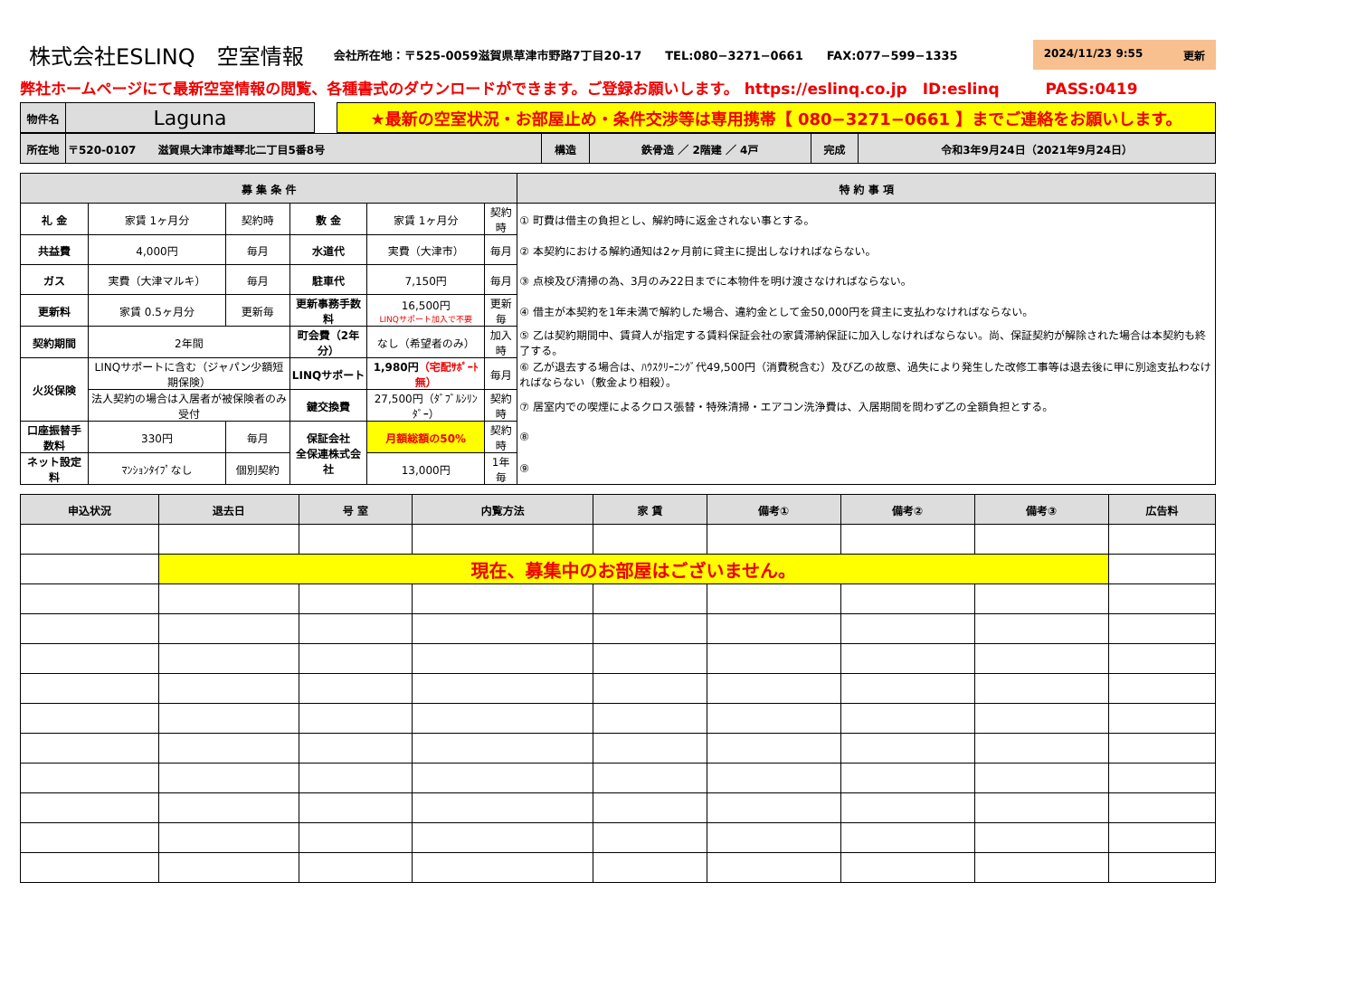株式会社ESLINQ　空室情報
会社所在地：〒525-0059滋賀県草津市野路7丁目20-17　　TEL:080−3271−0661　　FAX:077−599−1335
2024/11/23 9:55 更新
弊社ホームページにて最新空室情報の閲覧、各種書式のダウンロードができます。ご登録お願いします。 https://eslinq.co.jp　ID:eslinq　　　PASS:0419
| 物件名 | Laguna | | ★最新の空室状況・お部屋止め・条件交渉等は専用携帯【 080−3271−0661 】までご連絡をお願いします。 |
| 所在地 | 〒520-0107 滋賀県大津市雄琴北二丁目5番8号 | 構造 | 鉄骨造 ／ 2階建 ／ 4戸 | 完成 | 令和3年9月24日（2021年9月24日） |
| 募 集 条 件 | | | | | | 特 約 事 項 |
| --- | --- | --- | --- | --- | --- | --- |
| 礼 金 | 家賃 1ヶ月分 | 契約時 | 敷 金 | 家賃 1ヶ月分 | 契約時 | ① 町費は借主の負担とし、解約時に返金されない事とする。 |
| 共益費 | 4,000円 | 毎月 | 水道代 | 実費（大津市） | 毎月 | ② 本契約における解約通知は2ヶ月前に貸主に提出しなければならない。 |
| ガス | 実費（大津マルキ） | 毎月 | 駐車代 | 7,150円 | 毎月 | ③ 点検及び清掃の為、3月のみ22日までに本物件を明け渡さなければならない。 |
| 更新料 | 家賃 0.5ヶ月分 | 更新毎 | 更新事務手数料 | 16,500円 LINQサポート加入で不要 | 更新毎 | ④ 借主が本契約を1年未満で解約した場合、違約金として金50,000円を貸主に支払わなければならない。 |
| 契約期間 | 2年間 | | 町会費（2年分） | なし（希望者のみ） | 加入時 | ⑤ 乙は契約期間中、賃貸人が指定する賃料保証会社の家賃滞納保証に加入しなければならない。尚、保証契約が解除された場合は本契約も終了する。 |
| 火災保険 | LINQサポートに含む（ジャパン少額短期保険） | | LINQサポート | 1,980円 （宅配ｻﾎﾟｰﾄ無） | 毎月 | ⑥ 乙が退去する場合は、ﾊｳｽｸﾘｰﾆﾝｸﾞ代49,500円（消費税含む）及び乙の故意、過失により発生した改修工事等は退去後に甲に別途支払わなければならない（敷金より相殺）。 |
| | 法人契約の場合は入居者が被保険者のみ受付 | | 鍵交換費 | 27,500円（ﾀﾞﾌﾞﾙｼﾘﾝﾀﾞｰ） | 契約時 | ⑦ 居室内での喫煙によるクロス張替・特殊清掃・エアコン洗浄費は、入居期間を問わず乙の全額負担とする。 |
| 口座振替手数料 | 330円 | 毎月 | 保証会社 全保連株式会社 | 月額総額の50% | 契約時 | ⑧ |
| ネット設定料 | ﾏﾝｼｮﾝﾀｲﾌﾟなし | 個別契約 | | 13,000円 | 1年毎 | ⑨ |
| 申込状況 | 退去日 | 号 室 | 内覧方法 | 家 賃 | 備考① | 備考② | 備考③ | 広告料 |
| --- | --- | --- | --- | --- | --- | --- | --- | --- |
| | 現在、募集中のお部屋はございません。 | | | | | | | |